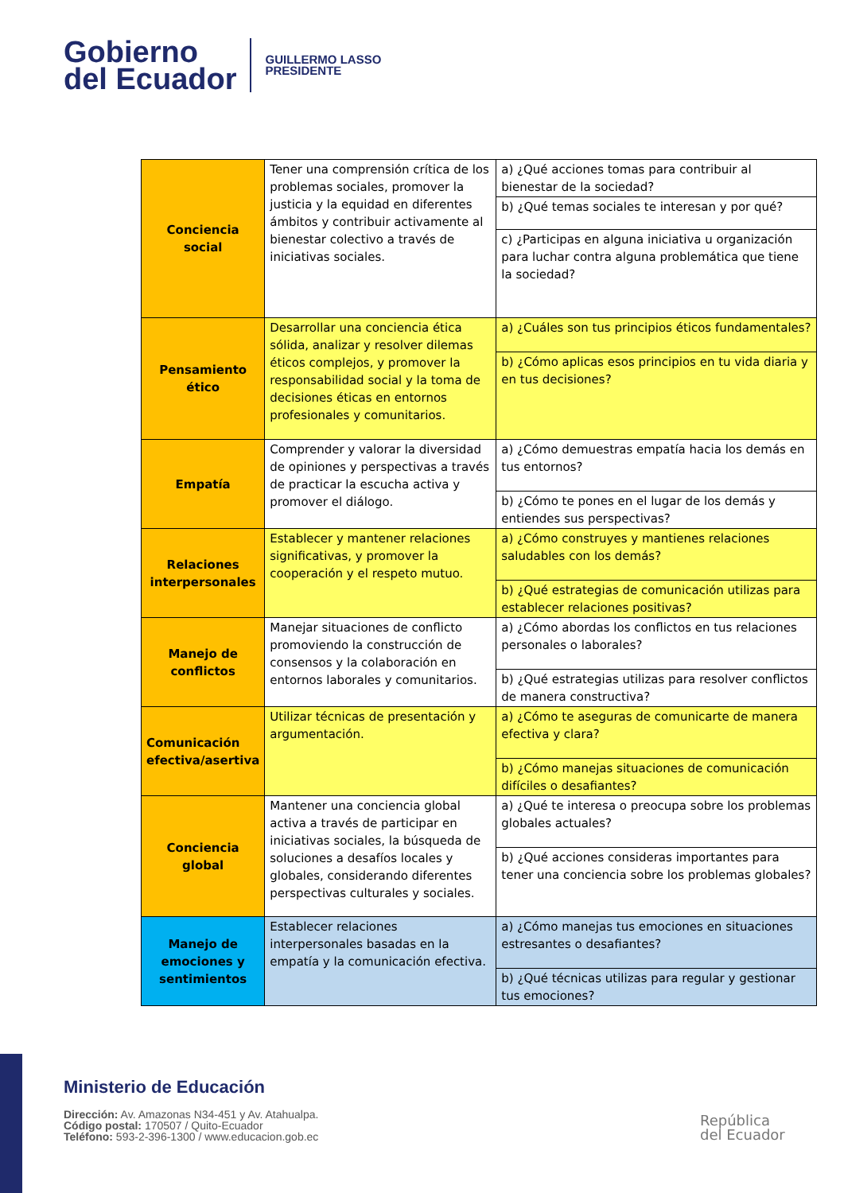Gobierno
del Ecuador
GUILLERMO LASSO
PRESIDENTE
| Conciencia social | Tener una comprensión crítica de los problemas sociales, promover la justicia y la equidad en diferentes ámbitos y contribuir activamente al bienestar colectivo a través de iniciativas sociales. | a) ¿Qué acciones tomas para contribuir al bienestar de la sociedad? |
| | | b) ¿Qué temas sociales te interesan y por qué? |
| | | c) ¿Participas en alguna iniciativa u organización para luchar contra alguna problemática que tiene la sociedad? |
| Pensamiento ético | Desarrollar una conciencia ética sólida, analizar y resolver dilemas éticos complejos, y promover la responsabilidad social y la toma de decisiones éticas en entornos profesionales y comunitarios. | a) ¿Cuáles son tus principios éticos fundamentales? |
| | | b) ¿Cómo aplicas esos principios en tu vida diaria y en tus decisiones? |
| Empatía | Comprender y valorar la diversidad de opiniones y perspectivas a través de practicar la escucha activa y promover el diálogo. | a) ¿Cómo demuestras empatía hacia los demás en tus entornos? |
| | | b) ¿Cómo te pones en el lugar de los demás y entiendes sus perspectivas? |
| Relaciones interpersonales | Establecer y mantener relaciones significativas, y promover la cooperación y el respeto mutuo. | a) ¿Cómo construyes y mantienes relaciones saludables con los demás? |
| | | b) ¿Qué estrategias de comunicación utilizas para establecer relaciones positivas? |
| Manejo de conflictos | Manejar situaciones de conflicto promoviendo la construcción de consensos y la colaboración en entornos laborales y comunitarios. | a) ¿Cómo abordas los conflictos en tus relaciones personales o laborales? |
| | | b) ¿Qué estrategias utilizas para resolver conflictos de manera constructiva? |
| Comunicación efectiva/asertiva | Utilizar técnicas de presentación y argumentación. | a) ¿Cómo te aseguras de comunicarte de manera efectiva y clara? |
| | | b) ¿Cómo manejas situaciones de comunicación difíciles o desafiantes? |
| Conciencia global | Mantener una conciencia global activa a través de participar en iniciativas sociales, la búsqueda de soluciones a desafíos locales y globales, considerando diferentes perspectivas culturales y sociales. | a) ¿Qué te interesa o preocupa sobre los problemas globales actuales? |
| | | b) ¿Qué acciones consideras importantes para tener una conciencia sobre los problemas globales? |
| Manejo de emociones y sentimientos | Establecer relaciones interpersonales basadas en la empatía y la comunicación efectiva. | a) ¿Cómo manejas tus emociones en situaciones estresantes o desafiantes? |
| | | b) ¿Qué técnicas utilizas para regular y gestionar tus emociones? |
Ministerio de Educación
Dirección: Av. Amazonas N34-451 y Av. Atahualpa.
Código postal: 170507 / Quito-Ecuador
Teléfono: 593-2-396-1300 / www.educacion.gob.ec
República
del Ecuador